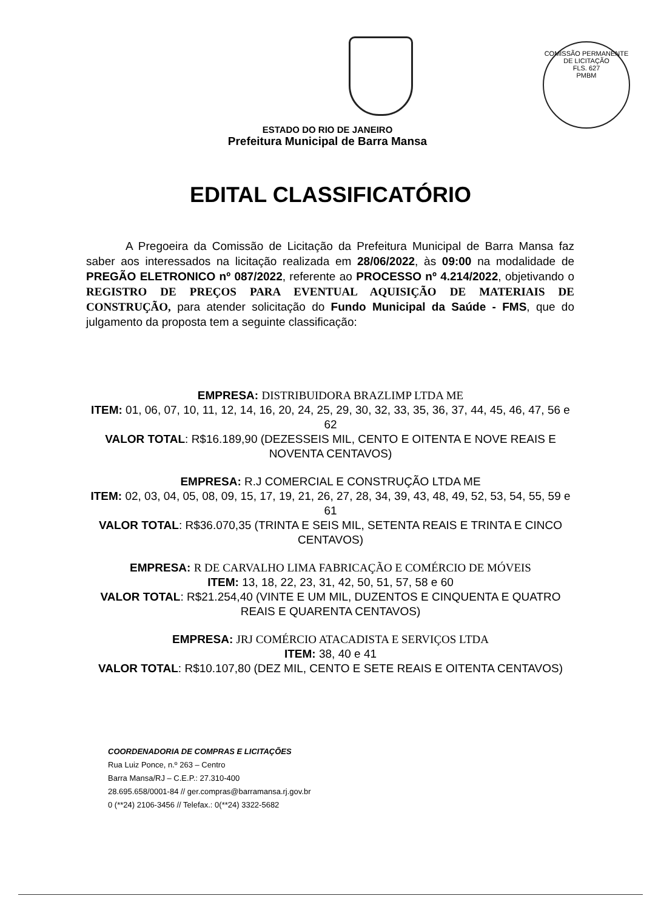COMISSÃO PERMANENTE DE LICITAÇÃO
FLS. 627
PMBM
ESTADO DO RIO DE JANEIRO
Prefeitura Municipal de Barra Mansa
EDITAL CLASSIFICATÓRIO
A Pregoeira da Comissão de Licitação da Prefeitura Municipal de Barra Mansa faz saber aos interessados na licitação realizada em 28/06/2022, às 09:00 na modalidade de PREGÃO ELETRONICO nº 087/2022, referente ao PROCESSO nº 4.214/2022, objetivando o REGISTRO DE PREÇOS PARA EVENTUAL AQUISIÇÃO DE MATERIAIS DE CONSTRUÇÃO, para atender solicitação do Fundo Municipal da Saúde - FMS, que do julgamento da proposta tem a seguinte classificação:
EMPRESA: DISTRIBUIDORA BRAZLIMP LTDA ME
ITEM: 01, 06, 07, 10, 11, 12, 14, 16, 20, 24, 25, 29, 30, 32, 33, 35, 36, 37, 44, 45, 46, 47, 56 e 62
VALOR TOTAL: R$16.189,90 (DEZESSEIS MIL, CENTO E OITENTA E NOVE REAIS E NOVENTA CENTAVOS)
EMPRESA: R.J COMERCIAL E CONSTRUÇÃO LTDA ME
ITEM: 02, 03, 04, 05, 08, 09, 15, 17, 19, 21, 26, 27, 28, 34, 39, 43, 48, 49, 52, 53, 54, 55, 59 e 61
VALOR TOTAL: R$36.070,35 (TRINTA E SEIS MIL, SETENTA REAIS E TRINTA E CINCO CENTAVOS)
EMPRESA: R DE CARVALHO LIMA FABRICAÇÃO E COMÉRCIO DE MÓVEIS
ITEM: 13, 18, 22, 23, 31, 42, 50, 51, 57, 58 e 60
VALOR TOTAL: R$21.254,40 (VINTE E UM MIL, DUZENTOS E CINQUENTA E QUATRO REAIS E QUARENTA CENTAVOS)
EMPRESA: JRJ COMÉRCIO ATACADISTA E SERVIÇOS LTDA
ITEM: 38, 40 e 41
VALOR TOTAL: R$10.107,80 (DEZ MIL, CENTO E SETE REAIS E OITENTA CENTAVOS)
COORDENADORIA DE COMPRAS E LICITAÇÕES
Rua Luiz Ponce, n.º 263 – Centro
Barra Mansa/RJ – C.E.P.: 27.310-400
28.695.658/0001-84 // ger.compras@barramansa.rj.gov.br
0 (**24) 2106-3456 // Telefax.: 0(**24) 3322-5682